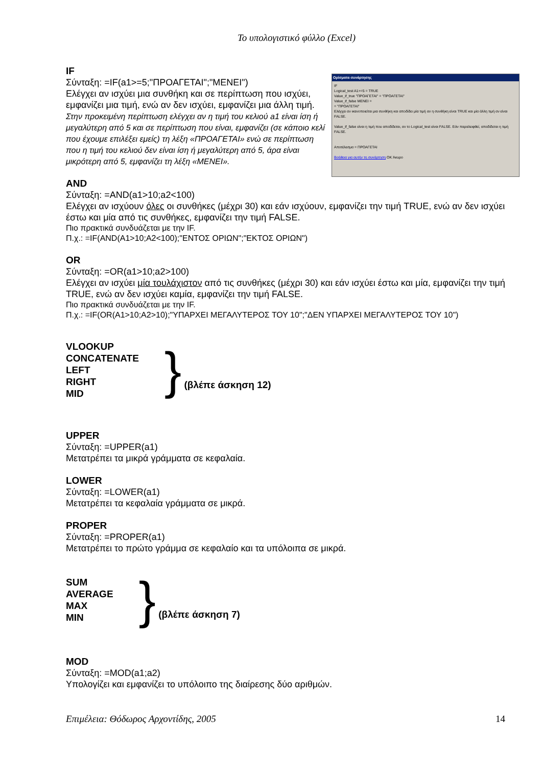Το υπολογιστικό φύλλο (Excel)
Ορίσματα συνάρτησης
IF
Logical_test A1>=5 = TRUE
Value_if_true "ΠΡΟΑΓΕΤΑΙ" = "ΠΡΟΑΓΕΤΑΙ"
Value_if_false ΜΕΝΕΙ =
= "ΠΡΟΑΓΕΤΑΙ"
Ελέγχει αν ικανοποιείται μια συνθήκη και αποδίδει μία τιμή αν η συνθήκη είναι TRUE και μία άλλη τιμή αν είναι FALSE.
Value_if_false είναι η τιμή που αποδίδεται, αν το Logical_test είναι FALSE. Εάν παραλειφθεί, αποδίδεται η τιμή FALSE.
Αποτέλεσμα = ΠΡΟΑΓΕΤΑΙ
Βοήθεια για αυτήν τη συνάρτηση OK Άκυρο
IF
Σύνταξη: =IF(a1>=5;"ΠΡΟΑΓΕΤΑΙ";"ΜΕΝΕΙ")
Ελέγχει αν ισχύει μια συνθήκη και σε περίπτωση που ισχύει, εμφανίζει μια τιμή, ενώ αν δεν ισχύει, εμφανίζει μια άλλη τιμή. Στην προκειμένη περίπτωση ελέγχει αν η τιμή του κελιού a1 είναι ίση ή μεγαλύτερη από 5 και σε περίπτωση που είναι, εμφανίζει (σε κάποιο κελί που έχουμε επιλέξει εμείς) τη λέξη «ΠΡΟΑΓΕΤΑΙ» ενώ σε περίπτωση που η τιμή του κελιού δεν είναι ίση ή μεγαλύτερη από 5, άρα είναι μικρότερη από 5, εμφανίζει τη λέξη «ΜΕΝΕΙ».
AND
Σύνταξη: =AND(a1>10;a2<100)
Ελέγχει αν ισχύουν όλες οι συνθήκες (μέχρι 30) και εάν ισχύουν, εμφανίζει την τιμή TRUE, ενώ αν δεν ισχύει έστω και μία από τις συνθήκες, εμφανίζει την τιμή FALSE.
Πιο πρακτικά συνδυάζεται με την IF.
Π.χ.: =IF(AND(A1>10;A2<100);"ΕΝΤΟΣ ΟΡΙΩΝ";"ΕΚΤΟΣ ΟΡΙΩΝ")
OR
Σύνταξη: =OR(a1>10;a2>100)
Ελέγχει αν ισχύει μία τουλάχιστον από τις συνθήκες (μέχρι 30) και εάν ισχύει έστω και μία, εμφανίζει την τιμή TRUE, ενώ αν δεν ισχύει καμία, εμφανίζει την τιμή FALSE.
Πιο πρακτικά συνδυάζεται με την IF.
Π.χ.: =IF(OR(A1>10;A2>10);"ΥΠΑΡΧΕΙ ΜΕΓΑΛΥΤΕΡΟΣ ΤΟΥ 10";"ΔΕΝ ΥΠΑΡΧΕΙ ΜΕΓΑΛΥΤΕΡΟΣ ΤΟΥ 10")
VLOOKUP
CONCATENATE
LEFT
RIGHT
MID
} (βλέπε άσκηση 12)
UPPER
Σύνταξη: =UPPER(a1)
Μετατρέπει τα μικρά γράμματα σε κεφαλαία.
LOWER
Σύνταξη: =LOWER(a1)
Μετατρέπει τα κεφαλαία γράμματα σε μικρά.
PROPER
Σύνταξη: =PROPER(a1)
Μετατρέπει το πρώτο γράμμα σε κεφαλαίο και τα υπόλοιπα σε μικρά.
SUM
AVERAGE
MAX
MIN
} (βλέπε άσκηση 7)
MOD
Σύνταξη: =MOD(a1;a2)
Υπολογίζει και εμφανίζει το υπόλοιπο της διαίρεσης δύο αριθμών.
Επιμέλεια: Θόδωρος Αρχοντίδης, 2005 14